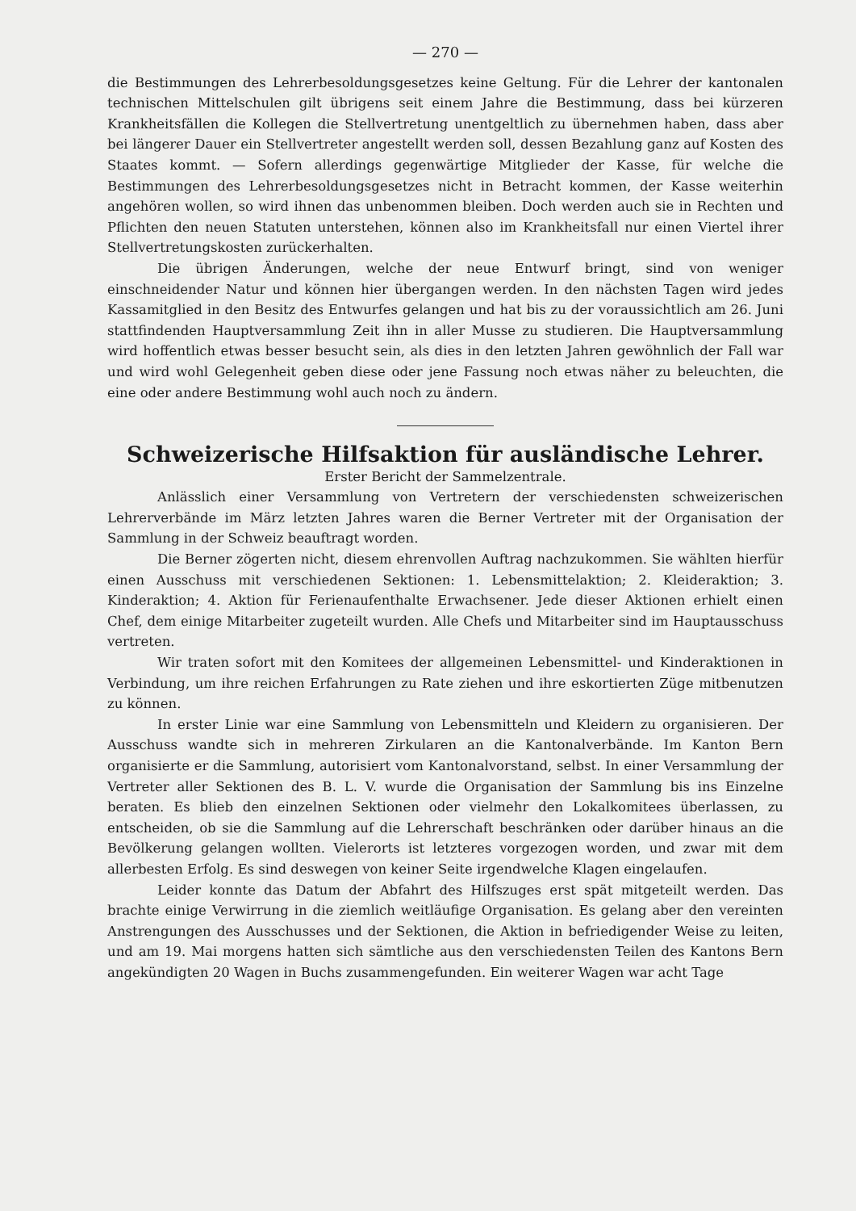— 270 —
die Bestimmungen des Lehrerbesoldungsgesetzes keine Geltung. Für die Lehrer der kantonalen technischen Mittelschulen gilt übrigens seit einem Jahre die Bestimmung, dass bei kürzeren Krankheitsfällen die Kollegen die Stellvertretung unentgeltlich zu übernehmen haben, dass aber bei längerer Dauer ein Stellvertreter angestellt werden soll, dessen Bezahlung ganz auf Kosten des Staates kommt. — Sofern allerdings gegenwärtige Mitglieder der Kasse, für welche die Bestimmungen des Lehrerbesoldungsgesetzes nicht in Betracht kommen, der Kasse weiterhin angehören wollen, so wird ihnen das unbenommen bleiben. Doch werden auch sie in Rechten und Pflichten den neuen Statuten unterstehen, können also im Krankheitsfall nur einen Viertel ihrer Stellvertretungskosten zurückerhalten.
Die übrigen Änderungen, welche der neue Entwurf bringt, sind von weniger einschneidender Natur und können hier übergangen werden. In den nächsten Tagen wird jedes Kassamitglied in den Besitz des Entwurfes gelangen und hat bis zu der voraussichtlich am 26. Juni stattfindenden Hauptversammlung Zeit ihn in aller Musse zu studieren. Die Hauptversammlung wird hoffentlich etwas besser besucht sein, als dies in den letzten Jahren gewöhnlich der Fall war und wird wohl Gelegenheit geben diese oder jene Fassung noch etwas näher zu beleuchten, die eine oder andere Bestimmung wohl auch noch zu ändern.
Schweizerische Hilfsaktion für ausländische Lehrer.
Erster Bericht der Sammelzentrale.
Anlässlich einer Versammlung von Vertretern der verschiedensten schweizerischen Lehrerverbände im März letzten Jahres waren die Berner Vertreter mit der Organisation der Sammlung in der Schweiz beauftragt worden.
Die Berner zögerten nicht, diesem ehrenvollen Auftrag nachzukommen. Sie wählten hierfür einen Ausschuss mit verschiedenen Sektionen: 1. Lebensmittelaktion; 2. Kleideraktion; 3. Kinderaktion; 4. Aktion für Ferienaufenthalte Erwachsener. Jede dieser Aktionen erhielt einen Chef, dem einige Mitarbeiter zugeteilt wurden. Alle Chefs und Mitarbeiter sind im Hauptausschuss vertreten.
Wir traten sofort mit den Komitees der allgemeinen Lebensmittel- und Kinderaktionen in Verbindung, um ihre reichen Erfahrungen zu Rate ziehen und ihre eskortierten Züge mitbenutzen zu können.
In erster Linie war eine Sammlung von Lebensmitteln und Kleidern zu organisieren. Der Ausschuss wandte sich in mehreren Zirkularen an die Kantonalverbände. Im Kanton Bern organisierte er die Sammlung, autorisiert vom Kantonalvorstand, selbst. In einer Versammlung der Vertreter aller Sektionen des B. L. V. wurde die Organisation der Sammlung bis ins Einzelne beraten. Es blieb den einzelnen Sektionen oder vielmehr den Lokalkomitees überlassen, zu entscheiden, ob sie die Sammlung auf die Lehrerschaft beschränken oder darüber hinaus an die Bevölkerung gelangen wollten. Vielerorts ist letzteres vorgezogen worden, und zwar mit dem allerbesten Erfolg. Es sind deswegen von keiner Seite irgendwelche Klagen eingelaufen.
Leider konnte das Datum der Abfahrt des Hilfszuges erst spät mitgeteilt werden. Das brachte einige Verwirrung in die ziemlich weitläufige Organisation. Es gelang aber den vereinten Anstrengungen des Ausschusses und der Sektionen, die Aktion in befriedigender Weise zu leiten, und am 19. Mai morgens hatten sich sämtliche aus den verschiedensten Teilen des Kantons Bern angekündigten 20 Wagen in Buchs zusammengefunden. Ein weiterer Wagen war acht Tage